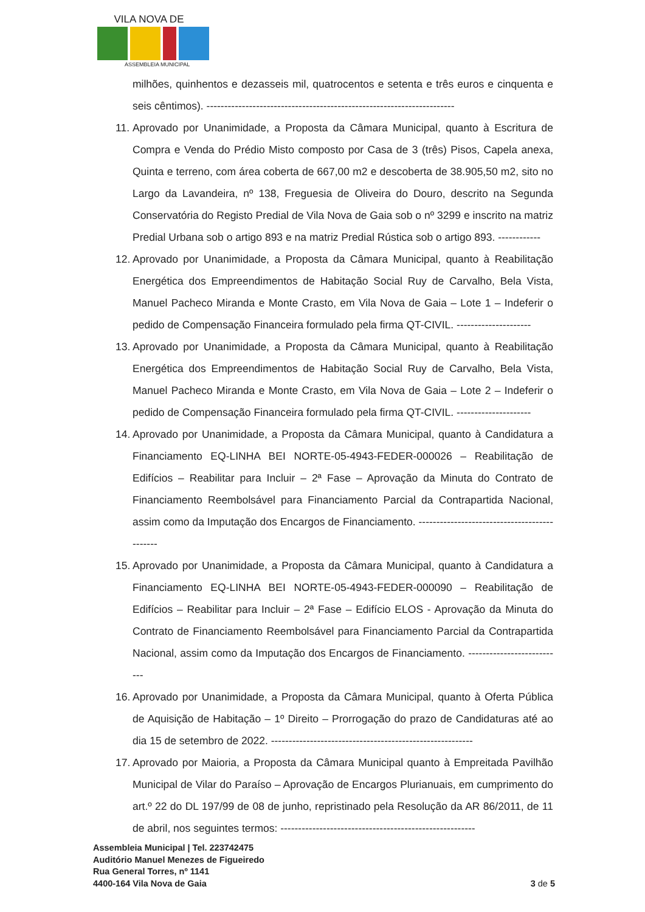VILA NOVA DE
ASSEMBLEIA MUNICIPAL
milhões, quinhentos e dezasseis mil, quatrocentos e setenta e três euros e cinquenta e seis cêntimos). ----------------------------------------------------------------------
11. Aprovado por Unanimidade, a Proposta da Câmara Municipal, quanto à Escritura de Compra e Venda do Prédio Misto composto por Casa de 3 (três) Pisos, Capela anexa, Quinta e terreno, com área coberta de 667,00 m2 e descoberta de 38.905,50 m2, sito no Largo da Lavandeira, nº 138, Freguesia de Oliveira do Douro, descrito na Segunda Conservatória do Registo Predial de Vila Nova de Gaia sob o nº 3299 e inscrito na matriz Predial Urbana sob o artigo 893 e na matriz Predial Rústica sob o artigo 893. ------------
12. Aprovado por Unanimidade, a Proposta da Câmara Municipal, quanto à Reabilitação Energética dos Empreendimentos de Habitação Social Ruy de Carvalho, Bela Vista, Manuel Pacheco Miranda e Monte Crasto, em Vila Nova de Gaia – Lote 1 – Indeferir o pedido de Compensação Financeira formulado pela firma QT-CIVIL. ---------------------
13. Aprovado por Unanimidade, a Proposta da Câmara Municipal, quanto à Reabilitação Energética dos Empreendimentos de Habitação Social Ruy de Carvalho, Bela Vista, Manuel Pacheco Miranda e Monte Crasto, em Vila Nova de Gaia – Lote 2 – Indeferir o pedido de Compensação Financeira formulado pela firma QT-CIVIL. ---------------------
14. Aprovado por Unanimidade, a Proposta da Câmara Municipal, quanto à Candidatura a Financiamento EQ-LINHA BEI NORTE-05-4943-FEDER-000026 – Reabilitação de Edifícios – Reabilitar para Incluir – 2ª Fase – Aprovação da Minuta do Contrato de Financiamento Reembolsável para Financiamento Parcial da Contrapartida Nacional, assim como da Imputação dos Encargos de Financiamento. ---------------------------------------------
15. Aprovado por Unanimidade, a Proposta da Câmara Municipal, quanto à Candidatura a Financiamento EQ-LINHA BEI NORTE-05-4943-FEDER-000090 – Reabilitação de Edifícios – Reabilitar para Incluir – 2ª Fase – Edifício ELOS - Aprovação da Minuta do Contrato de Financiamento Reembolsável para Financiamento Parcial da Contrapartida Nacional, assim como da Imputação dos Encargos de Financiamento. ---------------------------
16. Aprovado por Unanimidade, a Proposta da Câmara Municipal, quanto à Oferta Pública de Aquisição de Habitação – 1º Direito – Prorrogação do prazo de Candidaturas até ao dia 15 de setembro de 2022. ---------------------------------------------------------
17. Aprovado por Maioria, a Proposta da Câmara Municipal quanto à Empreitada Pavilhão Municipal de Vilar do Paraíso – Aprovação de Encargos Plurianuais, em cumprimento do art.º 22 do DL 197/99 de 08 de junho, repristinado pela Resolução da AR 86/2011, de 11 de abril, nos seguintes termos: -------------------------------------------------------
Assembleia Municipal | Tel. 223742475
Auditório Manuel Menezes de Figueiredo
Rua General Torres, nº 1141
4400-164 Vila Nova de Gaia
3 de 5